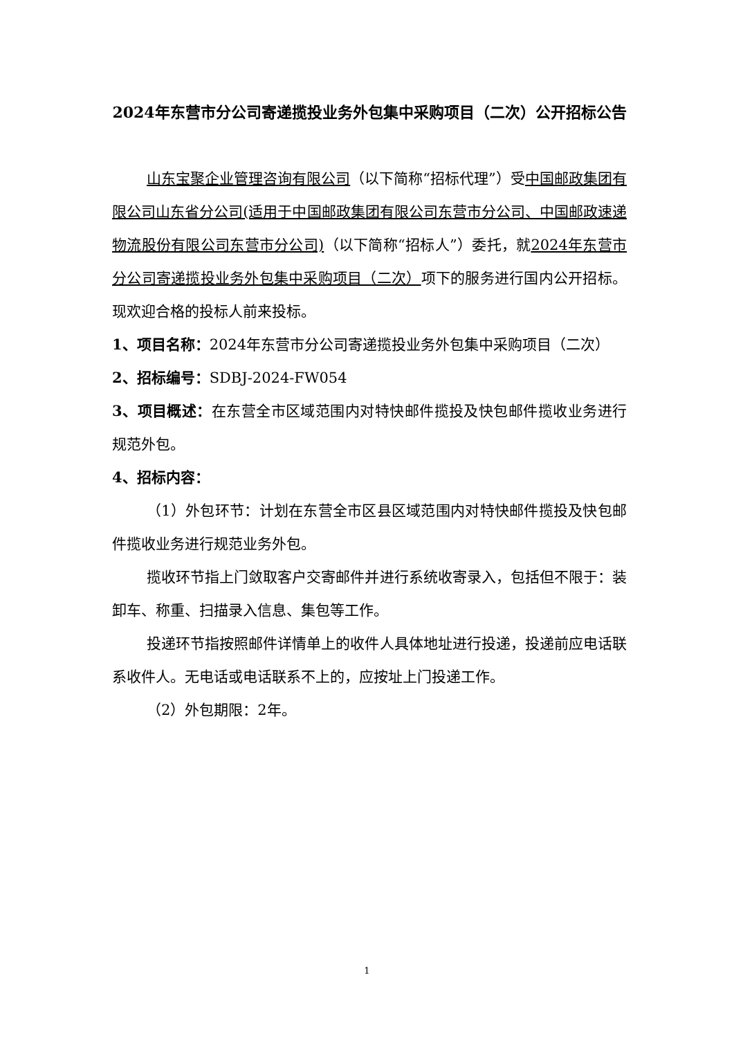2024年东营市分公司寄递揽投业务外包集中采购项目（二次）公开招标公告
山东宝聚企业管理咨询有限公司（以下简称“招标代理”）受中国邮政集团有限公司山东省分公司(适用于中国邮政集团有限公司东营市分公司、中国邮政速递物流股份有限公司东营市分公司)（以下简称“招标人”）委托，就2024年东营市分公司寄递揽投业务外包集中采购项目（二次）项下的服务进行国内公开招标。现欢迎合格的投标人前来投标。
1、项目名称：2024年东营市分公司寄递揽投业务外包集中采购项目（二次）
2、招标编号：SDBJ-2024-FW054
3、项目概述：在东营全市区域范围内对特快邮件揽投及快包邮件揽收业务进行规范外包。
4、招标内容：
（1）外包环节：计划在东营全市区县区域范围内对特快邮件揽投及快包邮件揽收业务进行规范业务外包。
揽收环节指上门敛取客户交寄邮件并进行系统收寄录入，包括但不限于：装卸车、称重、扫描录入信息、集包等工作。
投递环节指按照邮件详情单上的收件人具体地址进行投递，投递前应电话联系收件人。无电话或电话联系不上的，应按址上门投递工作。
（2）外包期限：2年。
1